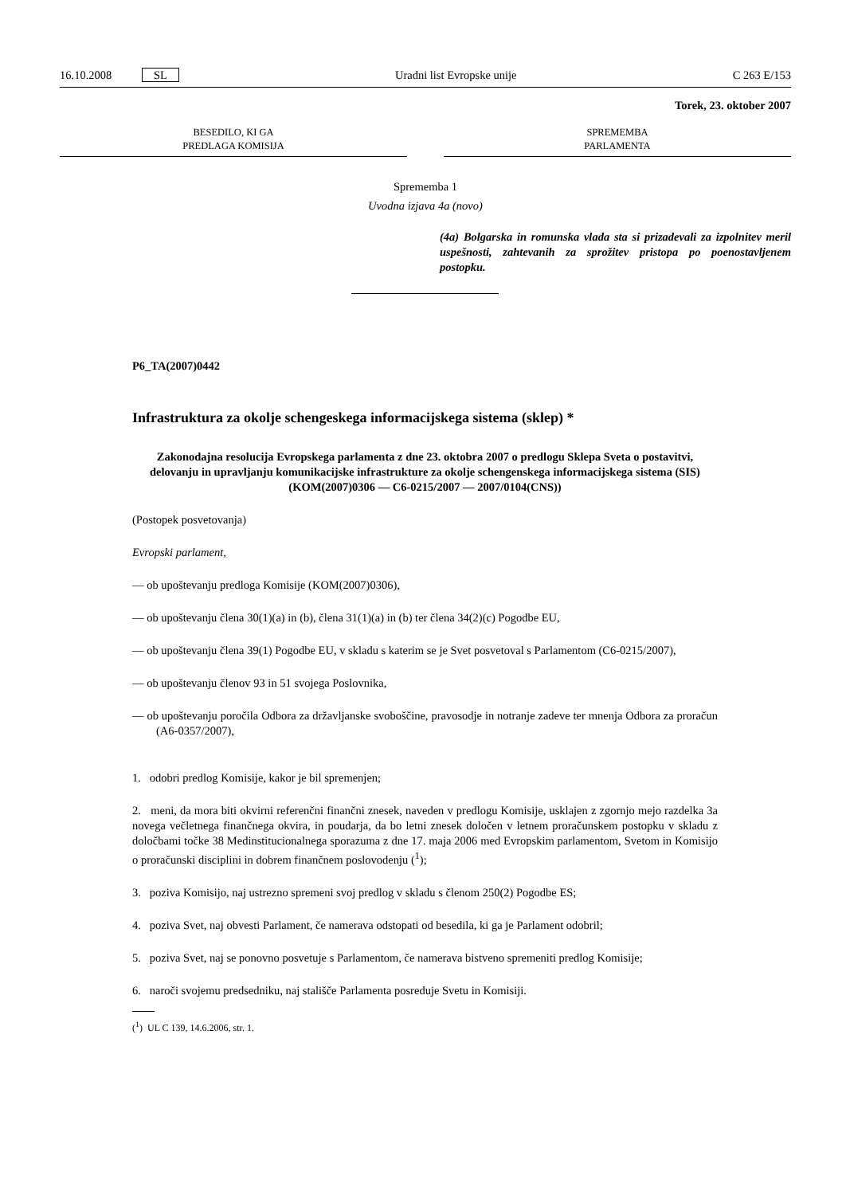16.10.2008 SL Uradni list Evropske unije C 263 E/153
Torek, 23. oktober 2007
BESEDILO, KI GA
PREDLAGA KOMISIJA
SPREMEMBA
PARLAMENTA
Sprememba 1
Uvodna izjava 4a (novo)
(4a) Bolgarska in romunska vlada sta si prizadevali za izpolnitev meril uspešnosti, zahtevanih za sprožitev pristopa po poenostavljenem postopku.
P6_TA(2007)0442
Infrastruktura za okolje schengeskega informacijskega sistema (sklep) *
Zakonodajna resolucija Evropskega parlamenta z dne 23. oktobra 2007 o predlogu Sklepa Sveta o postavitvi, delovanju in upravljanju komunikacijske infrastrukture za okolje schengenskega informacijskega sistema (SIS) (KOM(2007)0306 — C6-0215/2007 — 2007/0104(CNS))
(Postopek posvetovanja)
Evropski parlament,
— ob upoštevanju predloga Komisije (KOM(2007)0306),
— ob upoštevanju člena 30(1)(a) in (b), člena 31(1)(a) in (b) ter člena 34(2)(c) Pogodbe EU,
— ob upoštevanju člena 39(1) Pogodbe EU, v skladu s katerim se je Svet posvetoval s Parlamentom (C6-0215/2007),
— ob upoštevanju členov 93 in 51 svojega Poslovnika,
— ob upoštevanju poročila Odbora za državljanske svoboščine, pravosodje in notranje zadeve ter mnenja Odbora za proračun (A6-0357/2007),
1. odobri predlog Komisije, kakor je bil spremenjen;
2. meni, da mora biti okvirni referenčni finančni znesek, naveden v predlogu Komisije, usklajen z zgornjo mejo razdelka 3a novega večletnega finančnega okvira, in poudarja, da bo letni znesek določen v letnem proračunskem postopku v skladu z določbami točke 38 Medinstitucionalnega sporazuma z dne 17. maja 2006 med Evropskim parlamentom, Svetom in Komisijo o proračunski disciplini in dobrem finančnem poslovodenju (<sup>1</sup>);
3. poziva Komisijo, naj ustrezno spremeni svoj predlog v skladu s členom 250(2) Pogodbe ES;
4. poziva Svet, naj obvesti Parlament, če namerava odstopati od besedila, ki ga je Parlament odobril;
5. poziva Svet, naj se ponovno posvetuje s Parlamentom, če namerava bistveno spremeniti predlog Komisije;
6. naroči svojemu predsedniku, naj stališče Parlamenta posreduje Svetu in Komisiji.
(<sup>1</sup>) UL C 139, 14.6.2006, str. 1.